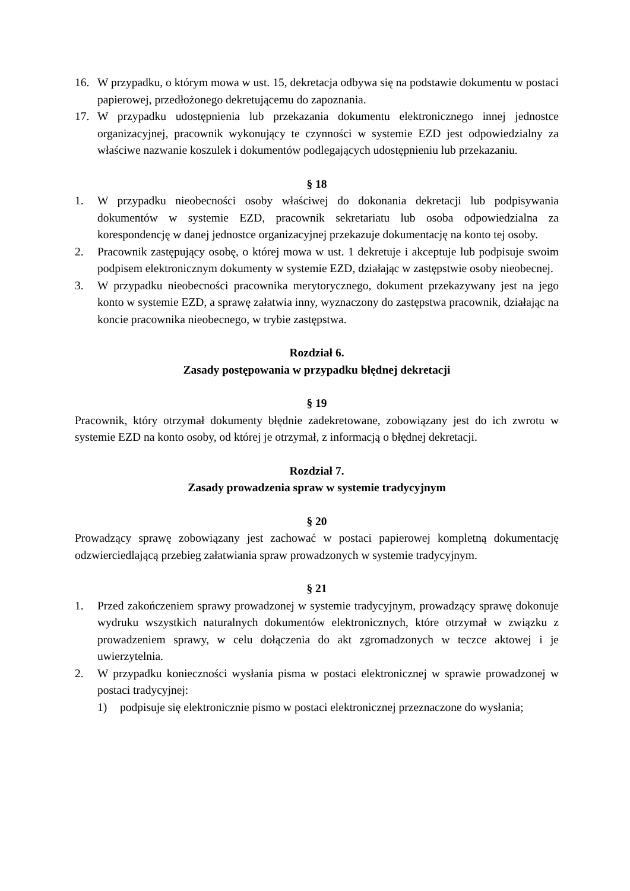16. W przypadku, o którym mowa w ust. 15, dekretacja odbywa się na podstawie dokumentu w postaci papierowej, przedłożonego dekretującemu do zapoznania.
17. W przypadku udostępnienia lub przekazania dokumentu elektronicznego innej jednostce organizacyjnej, pracownik wykonujący te czynności w systemie EZD jest odpowiedzialny za właściwe nazwanie koszulek i dokumentów podlegających udostępnieniu lub przekazaniu.
§ 18
1. W przypadku nieobecności osoby właściwej do dokonania dekretacji lub podpisywania dokumentów w systemie EZD, pracownik sekretariatu lub osoba odpowiedzialna za korespondencję w danej jednostce organizacyjnej przekazuje dokumentację na konto tej osoby.
2. Pracownik zastępujący osobę, o której mowa w ust. 1 dekretuje i akceptuje lub podpisuje swoim podpisem elektronicznym dokumenty w systemie EZD, działając w zastępstwie osoby nieobecnej.
3. W przypadku nieobecności pracownika merytorycznego, dokument przekazywany jest na jego konto w systemie EZD, a sprawę załatwia inny, wyznaczony do zastępstwa pracownik, działając na koncie pracownika nieobecnego, w trybie zastępstwa.
Rozdział 6.
Zasady postępowania w przypadku błędnej dekretacji
§ 19
Pracownik, który otrzymał dokumenty błędnie zadekretowane, zobowiązany jest do ich zwrotu w systemie EZD na konto osoby, od której je otrzymał, z informacją o błędnej dekretacji.
Rozdział 7.
Zasady prowadzenia spraw w systemie tradycyjnym
§ 20
Prowadzący sprawę zobowiązany jest zachować w postaci papierowej kompletną dokumentację odzwierciedlającą przebieg załatwiania spraw prowadzonych w systemie tradycyjnym.
§ 21
1. Przed zakończeniem sprawy prowadzonej w systemie tradycyjnym, prowadzący sprawę dokonuje wydruku wszystkich naturalnych dokumentów elektronicznych, które otrzymał w związku z prowadzeniem sprawy, w celu dołączenia do akt zgromadzonych w teczce aktowej i je uwierzytelnia.
2. W przypadku konieczności wysłania pisma w postaci elektronicznej w sprawie prowadzonej w postaci tradycyjnej:
1) podpisuje się elektronicznie pismo w postaci elektronicznej przeznaczone do wysłania;